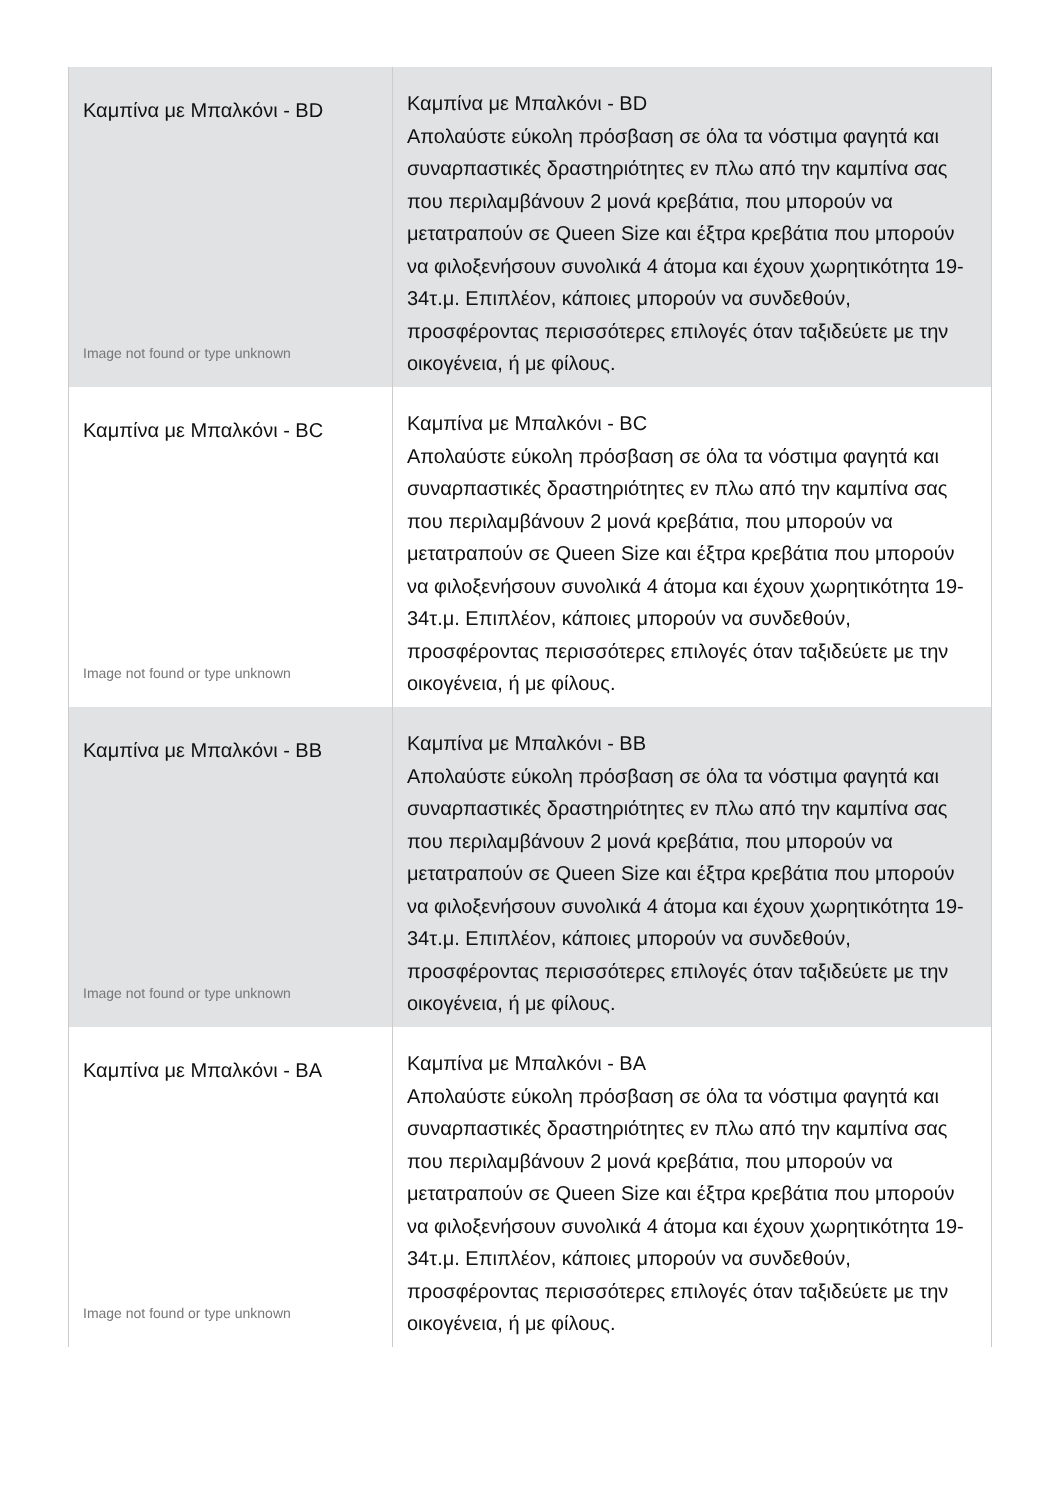| Καμπίνα με Μπαλκόνι - BD Image not found or type unknown | Καμπίνα με Μπαλκόνι - BD Απολαύστε εύκολη πρόσβαση σε όλα τα νόστιμα φαγητά και συναρπαστικές δραστηριότητες εν πλω από την καμπίνα σας που περιλαμβάνουν 2 μονά κρεβάτια, που μπορούν να μετατραπούν σε Queen Size και έξτρα κρεβάτια που μπορούν να φιλοξενήσουν συνολικά 4 άτομα και έχουν χωρητικότητα 19-34τ.μ. Επιπλέον, κάποιες μπορούν να συνδεθούν, προσφέροντας περισσότερες επιλογές όταν ταξιδεύετε με την οικογένεια, ή με φίλους. |
| Καμπίνα με Μπαλκόνι - BC Image not found or type unknown | Καμπίνα με Μπαλκόνι - BC Απολαύστε εύκολη πρόσβαση σε όλα τα νόστιμα φαγητά και συναρπαστικές δραστηριότητες εν πλω από την καμπίνα σας που περιλαμβάνουν 2 μονά κρεβάτια, που μπορούν να μετατραπούν σε Queen Size και έξτρα κρεβάτια που μπορούν να φιλοξενήσουν συνολικά 4 άτομα και έχουν χωρητικότητα 19-34τ.μ. Επιπλέον, κάποιες μπορούν να συνδεθούν, προσφέροντας περισσότερες επιλογές όταν ταξιδεύετε με την οικογένεια, ή με φίλους. |
| Καμπίνα με Μπαλκόνι - BB Image not found or type unknown | Καμπίνα με Μπαλκόνι - BB Απολαύστε εύκολη πρόσβαση σε όλα τα νόστιμα φαγητά και συναρπαστικές δραστηριότητες εν πλω από την καμπίνα σας που περιλαμβάνουν 2 μονά κρεβάτια, που μπορούν να μετατραπούν σε Queen Size και έξτρα κρεβάτια που μπορούν να φιλοξενήσουν συνολικά 4 άτομα και έχουν χωρητικότητα 19-34τ.μ. Επιπλέον, κάποιες μπορούν να συνδεθούν, προσφέροντας περισσότερες επιλογές όταν ταξιδεύετε με την οικογένεια, ή με φίλους. |
| Καμπίνα με Μπαλκόνι - BA Image not found or type unknown | Καμπίνα με Μπαλκόνι - BA Απολαύστε εύκολη πρόσβαση σε όλα τα νόστιμα φαγητά και συναρπαστικές δραστηριότητες εν πλω από την καμπίνα σας που περιλαμβάνουν 2 μονά κρεβάτια, που μπορούν να μετατραπούν σε Queen Size και έξτρα κρεβάτια που μπορούν να φιλοξενήσουν συνολικά 4 άτομα και έχουν χωρητικότητα 19-34τ.μ. Επιπλέον, κάποιες μπορούν να συνδεθούν, προσφέροντας περισσότερες επιλογές όταν ταξιδεύετε με την οικογένεια, ή με φίλους. |